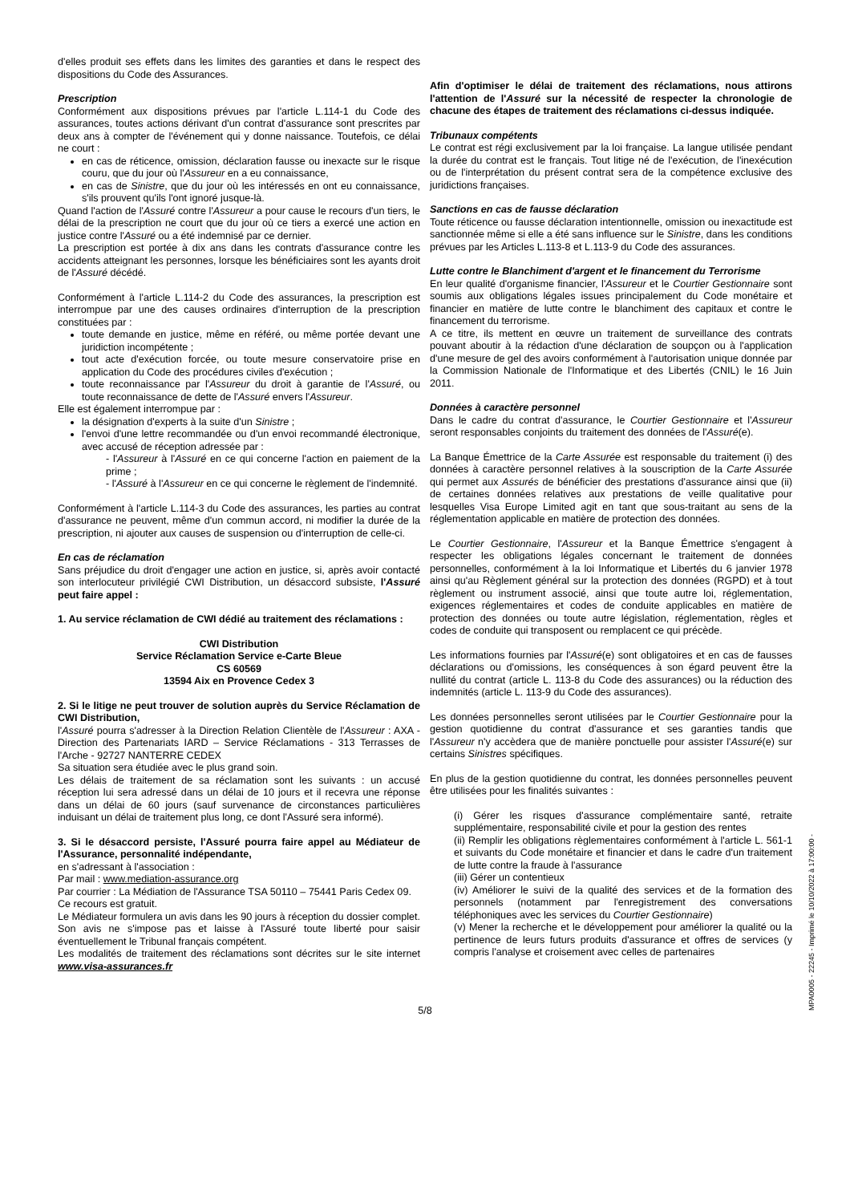d'elles produit ses effets dans les limites des garanties et dans le respect des dispositions du Code des Assurances.
Prescription
Conformément aux dispositions prévues par l'article L.114-1 du Code des assurances, toutes actions dérivant d'un contrat d'assurance sont prescrites par deux ans à compter de l'événement qui y donne naissance. Toutefois, ce délai ne court :
en cas de réticence, omission, déclaration fausse ou inexacte sur le risque couru, que du jour où l'Assureur en a eu connaissance,
en cas de Sinistre, que du jour où les intéressés en ont eu connaissance, s'ils prouvent qu'ils l'ont ignoré jusque-là.
Quand l'action de l'Assuré contre l'Assureur a pour cause le recours d'un tiers, le délai de la prescription ne court que du jour où ce tiers a exercé une action en justice contre l'Assuré ou a été indemnisé par ce dernier.
La prescription est portée à dix ans dans les contrats d'assurance contre les accidents atteignant les personnes, lorsque les bénéficiaires sont les ayants droit de l'Assuré décédé.
Conformément à l'article L.114-2 du Code des assurances, la prescription est interrompue par une des causes ordinaires d'interruption de la prescription constituées par :
toute demande en justice, même en référé, ou même portée devant une juridiction incompétente ;
tout acte d'exécution forcée, ou toute mesure conservatoire prise en application du Code des procédures civiles d'exécution ;
toute reconnaissance par l'Assureur du droit à garantie de l'Assuré, ou toute reconnaissance de dette de l'Assuré envers l'Assureur.
Elle est également interrompue par :
la désignation d'experts à la suite d'un Sinistre ;
l'envoi d'une lettre recommandée ou d'un envoi recommandé électronique, avec accusé de réception adressée par :
- l'Assureur à l'Assuré en ce qui concerne l'action en paiement de la prime ;
- l'Assuré à l'Assureur en ce qui concerne le règlement de l'indemnité.
Conformément à l'article L.114-3 du Code des assurances, les parties au contrat d'assurance ne peuvent, même d'un commun accord, ni modifier la durée de la prescription, ni ajouter aux causes de suspension ou d'interruption de celle-ci.
En cas de réclamation
Sans préjudice du droit d'engager une action en justice, si, après avoir contacté son interlocuteur privilégié CWI Distribution, un désaccord subsiste, l'Assuré peut faire appel :
1. Au service réclamation de CWI dédié au traitement des réclamations :
CWI Distribution
Service Réclamation Service e-Carte Bleue
CS 60569
13594 Aix en Provence Cedex 3
2. Si le litige ne peut trouver de solution auprès du Service Réclamation de CWI Distribution,
l'Assuré pourra s'adresser à la Direction Relation Clientèle de l'Assureur : AXA - Direction des Partenariats IARD – Service Réclamations - 313 Terrasses de l'Arche - 92727 NANTERRE CEDEX
Sa situation sera étudiée avec le plus grand soin.
Les délais de traitement de sa réclamation sont les suivants : un accusé réception lui sera adressé dans un délai de 10 jours et il recevra une réponse dans un délai de 60 jours (sauf survenance de circonstances particulières induisant un délai de traitement plus long, ce dont l'Assuré sera informé).
3. Si le désaccord persiste, l'Assuré pourra faire appel au Médiateur de l'Assurance, personnalité indépendante,
en s'adressant à l'association :
Par mail : www.mediation-assurance.org
Par courrier : La Médiation de l'Assurance TSA 50110 – 75441 Paris Cedex 09.
Ce recours est gratuit.
Le Médiateur formulera un avis dans les 90 jours à réception du dossier complet. Son avis ne s'impose pas et laisse à l'Assuré toute liberté pour saisir éventuellement le Tribunal français compétent.
Les modalités de traitement des réclamations sont décrites sur le site internet www.visa-assurances.fr
Afin d'optimiser le délai de traitement des réclamations, nous attirons l'attention de l'Assuré sur la nécessité de respecter la chronologie de chacune des étapes de traitement des réclamations ci-dessus indiquée.
Tribunaux compétents
Le contrat est régi exclusivement par la loi française. La langue utilisée pendant la durée du contrat est le français. Tout litige né de l'exécution, de l'inexécution ou de l'interprétation du présent contrat sera de la compétence exclusive des juridictions françaises.
Sanctions en cas de fausse déclaration
Toute réticence ou fausse déclaration intentionnelle, omission ou inexactitude est sanctionnée même si elle a été sans influence sur le Sinistre, dans les conditions prévues par les Articles L.113-8 et L.113-9 du Code des assurances.
Lutte contre le Blanchiment d'argent et le financement du Terrorisme
En leur qualité d'organisme financier, l'Assureur et le Courtier Gestionnaire sont soumis aux obligations légales issues principalement du Code monétaire et financier en matière de lutte contre le blanchiment des capitaux et contre le financement du terrorisme.
A ce titre, ils mettent en œuvre un traitement de surveillance des contrats pouvant aboutir à la rédaction d'une déclaration de soupçon ou à l'application d'une mesure de gel des avoirs conformément à l'autorisation unique donnée par la Commission Nationale de l'Informatique et des Libertés (CNIL) le 16 Juin 2011.
Données à caractère personnel
Dans le cadre du contrat d'assurance, le Courtier Gestionnaire et l'Assureur seront responsables conjoints du traitement des données de l'Assuré(e).
La Banque Émettrice de la Carte Assurée est responsable du traitement (i) des données à caractère personnel relatives à la souscription de la Carte Assurée qui permet aux Assurés de bénéficier des prestations d'assurance ainsi que (ii) de certaines données relatives aux prestations de veille qualitative pour lesquelles Visa Europe Limited agit en tant que sous-traitant au sens de la réglementation applicable en matière de protection des données.
Le Courtier Gestionnaire, l'Assureur et la Banque Émettrice s'engagent à respecter les obligations légales concernant le traitement de données personnelles, conformément à la loi Informatique et Libertés du 6 janvier 1978 ainsi qu'au Règlement général sur la protection des données (RGPD) et à tout règlement ou instrument associé, ainsi que toute autre loi, réglementation, exigences réglementaires et codes de conduite applicables en matière de protection des données ou toute autre législation, réglementation, règles et codes de conduite qui transposent ou remplacent ce qui précède.
Les informations fournies par l'Assuré(e) sont obligatoires et en cas de fausses déclarations ou d'omissions, les conséquences à son égard peuvent être la nullité du contrat (article L. 113-8 du Code des assurances) ou la réduction des indemnités (article L. 113-9 du Code des assurances).
Les données personnelles seront utilisées par le Courtier Gestionnaire pour la gestion quotidienne du contrat d'assurance et ses garanties tandis que l'Assureur n'y accèdera que de manière ponctuelle pour assister l'Assuré(e) sur certains Sinistres spécifiques.
En plus de la gestion quotidienne du contrat, les données personnelles peuvent être utilisées pour les finalités suivantes :
(i) Gérer les risques d'assurance complémentaire santé, retraite supplémentaire, responsabilité civile et pour la gestion des rentes
(ii) Remplir les obligations règlementaires conformément à l'article L. 561-1 et suivants du Code monétaire et financier et dans le cadre d'un traitement de lutte contre la fraude à l'assurance
(iii) Gérer un contentieux
(iv) Améliorer le suivi de la qualité des services et de la formation des personnels (notamment par l'enregistrement des conversations téléphoniques avec les services du Courtier Gestionnaire)
(v) Mener la recherche et le développement pour améliorer la qualité ou la pertinence de leurs futurs produits d'assurance et offres de services (y compris l'analyse et croisement avec celles de partenaires
5/8
MPA0005 - 22245 - Imprimé le 10/10/2022 à 17:00:00 -